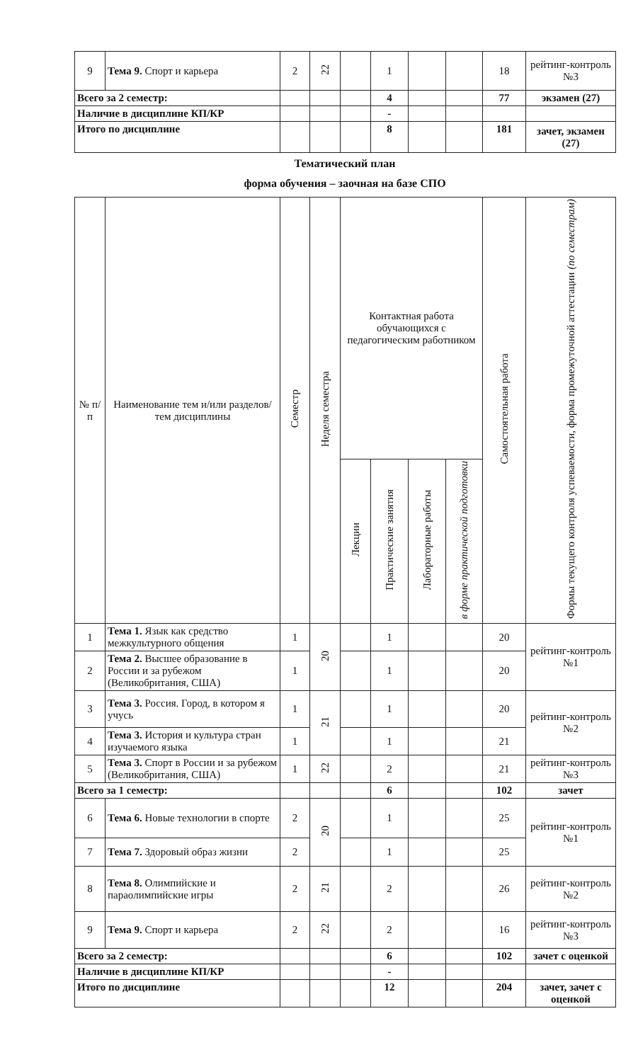| 9 | Тема 9. Спорт и карьера | 2 | 22 | | 1 | | | 18 | рейтинг-контроль №3 |
| Всего за 2 семестр: | | | | | 4 | | | 77 | экзамен (27) |
| Наличие в дисциплине КП/КР | | | | | - | | | | |
| Итого по дисциплине | | | | | 8 | | | 181 | зачет, экзамен (27) |
Тематический план
форма обучения – заочная на базе СПО
| № п/п | Наименование тем и/или разделов/тем дисциплины | Семестр | Неделя семестра | Контактная работа обучающихся с педагогическим работником | | | | Самостоятельная работа | Формы текущего контроля успеваемости, форма промежуточной аттестации (по семестрам) |
| --- | --- | --- | --- | --- | --- | --- | --- | --- | --- |
| | | | | Лекции | Практические занятия | Лабораторные работы | в форме практической подготовки | | |
| 1 | Тема 1. Язык как средство межкультурного общения | 1 | 20 | | 1 | | | 20 | рейтинг-контроль №1 |
| 2 | Тема 2. Высшее образование в России и за рубежом (Великобритания, США) | 1 | | | 1 | | | 20 | |
| 3 | Тема 3. Россия. Город, в котором я учусь | 1 | 21 | | 1 | | | 20 | рейтинг-контроль №2 |
| 4 | Тема 3. История и культура стран изучаемого языка | 1 | | | 1 | | | 21 | |
| 5 | Тема 3. Спорт в России и за рубежом (Великобритания, США) | 1 | 22 | | 2 | | | 21 | рейтинг-контроль №3 |
| Всего за 1 семестр: | | | | | 6 | | | 102 | зачет |
| 6 | Тема 6. Новые технологии в спорте | 2 | 20 | | 1 | | | 25 | рейтинг-контроль №1 |
| 7 | Тема 7. Здоровый образ жизни | 2 | | | 1 | | | 25 | |
| 8 | Тема 8. Олимпийские и параолимпийские игры | 2 | 21 | | 2 | | | 26 | рейтинг-контроль №2 |
| 9 | Тема 9. Спорт и карьера | 2 | 22 | | 2 | | | 16 | рейтинг-контроль №3 |
| Всего за 2 семестр: | | | | | 6 | | | 102 | зачет с оценкой |
| Наличие в дисциплине КП/КР | | | | | - | | | | |
| Итого по дисциплине | | | | | 12 | | | 204 | зачет, зачет с оценкой |